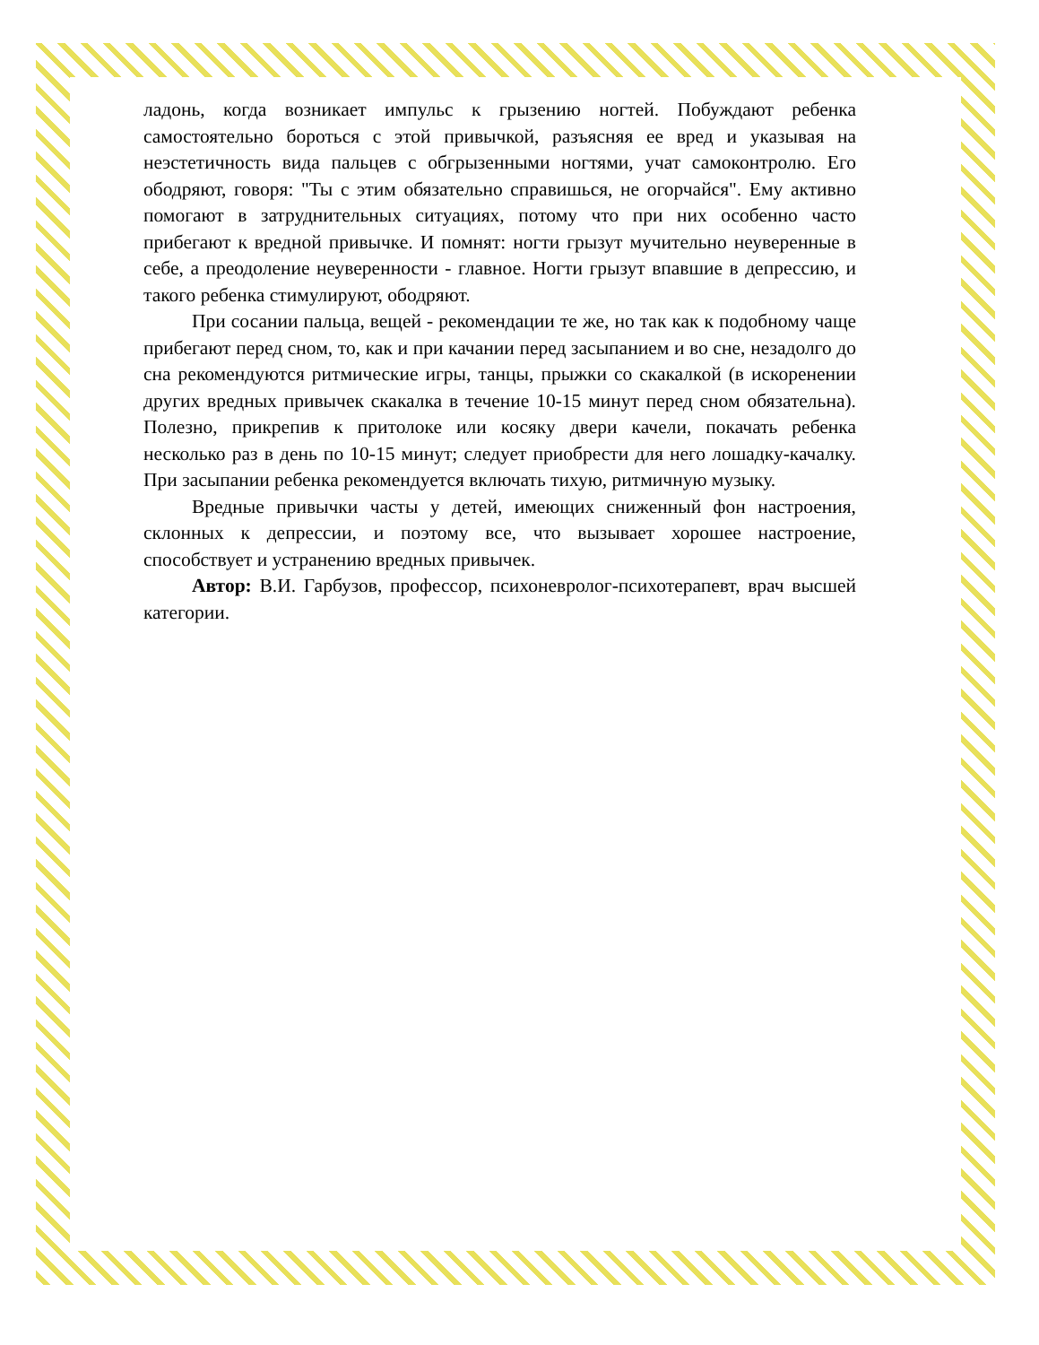ладонь, когда возникает импульс к грызению ногтей. Побуждают ребенка самостоятельно бороться с этой привычкой, разъясняя ее вред и указывая на неэстетичность вида пальцев с обгрызенными ногтями, учат самоконтролю. Его ободряют, говоря: "Ты с этим обязательно справишься, не огорчайся". Ему активно помогают в затруднительных ситуациях, потому что при них особенно часто прибегают к вредной привычке. И помнят: ногти грызут мучительно неуверенные в себе, а преодоление неуверенности - главное. Ногти грызут впавшие в депрессию, и такого ребенка стимулируют, ободряют.
При сосании пальца, вещей - рекомендации те же, но так как к подобному чаще прибегают перед сном, то, как и при качании перед засыпанием и во сне, незадолго до сна рекомендуются ритмические игры, танцы, прыжки со скакалкой (в искоренении других вредных привычек скакалка в течение 10-15 минут перед сном обязательна). Полезно, прикрепив к притолоке или косяку двери качели, покачать ребенка несколько раз в день по 10-15 минут; следует приобрести для него лошадку-качалку. При засыпании ребенка рекомендуется включать тихую, ритмичную музыку.
Вредные привычки часты у детей, имеющих сниженный фон настроения, склонных к депрессии, и поэтому все, что вызывает хорошее настроение, способствует и устранению вредных привычек.
Автор: В.И. Гарбузов, профессор, психоневролог-психотерапевт, врач высшей категории.